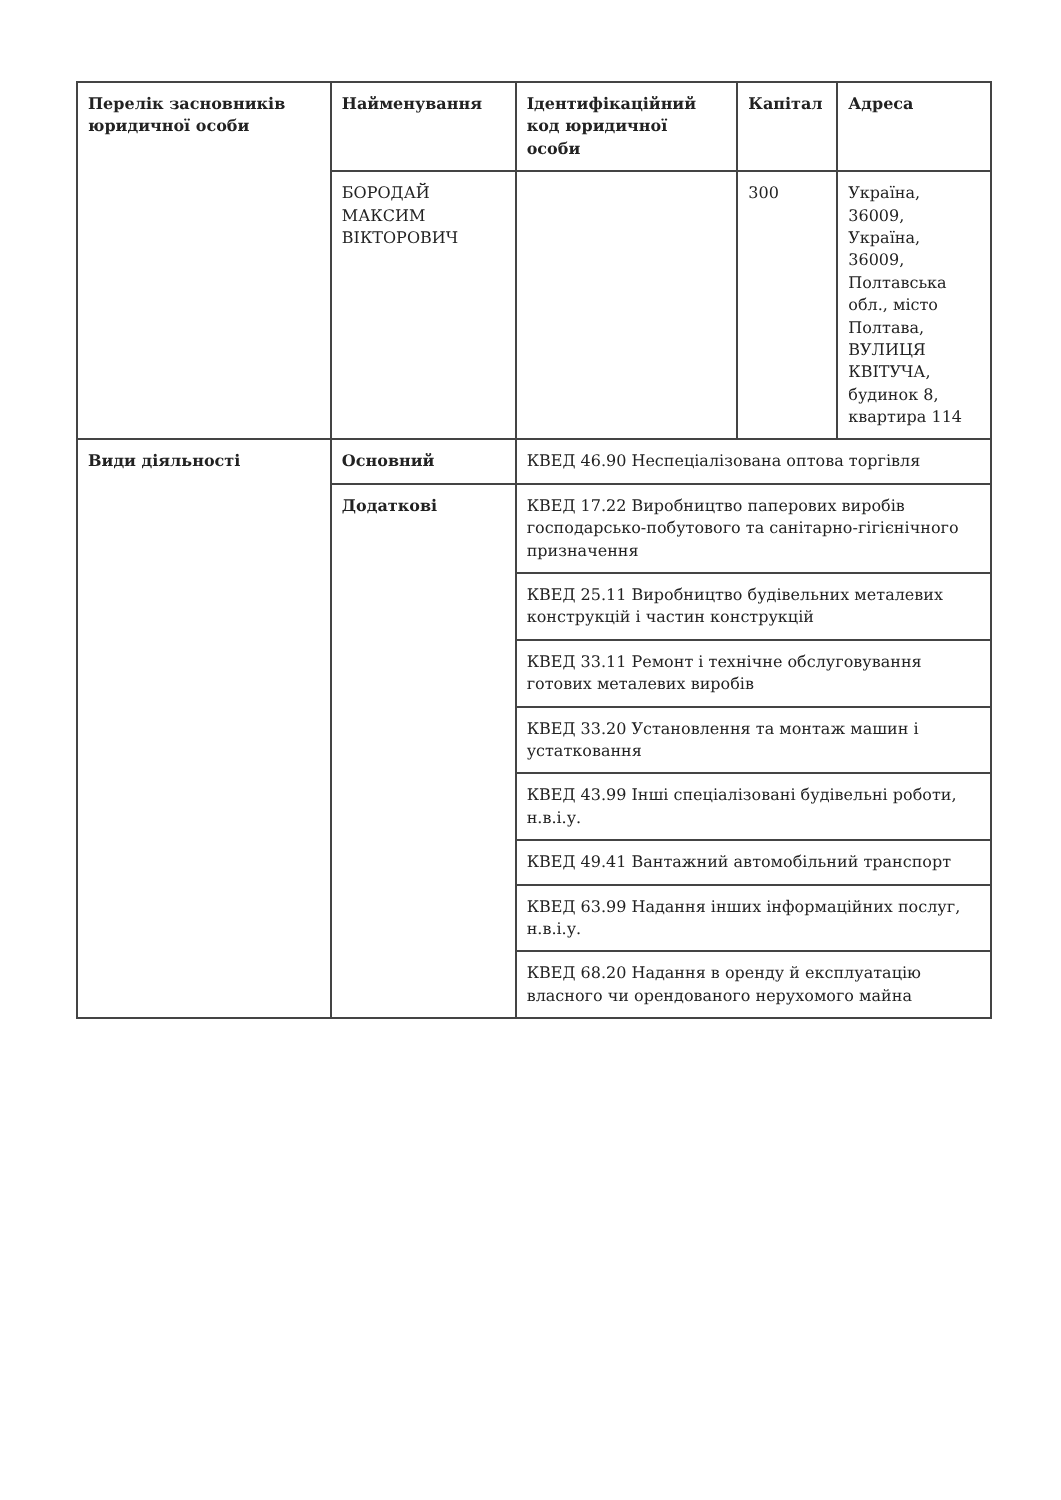| Перелік засновників юридичної особи | Найменування | Ідентифікаційний код юридичної особи | Капітал | Адреса |
| | БОРОДАЙ МАКСИМ ВІКТОРОВИЧ | | 300 | Україна, 36009, Україна, 36009, Полтавська обл., місто Полтава, ВУЛИЦЯ КВІТУЧА, будинок 8, квартира 114 |
| Види діяльності | Основний | КВЕД 46.90 Неспеціалізована оптова торгівля | | |
| | Додаткові | КВЕД 17.22 Виробництво паперових виробів господарсько-побутового та санітарно-гігієнічного призначення | | |
| | | КВЕД 25.11 Виробництво будівельних металевих конструкцій і частин конструкцій | | |
| | | КВЕД 33.11 Ремонт і технічне обслуговування готових металевих виробів | | |
| | | КВЕД 33.20 Установлення та монтаж машин і устатковання | | |
| | | КВЕД 43.99 Інші спеціалізовані будівельні роботи, н.в.і.у. | | |
| | | КВЕД 49.41 Вантажний автомобільний транспорт | | |
| | | КВЕД 63.99 Надання інших інформаційних послуг, н.в.і.у. | | |
| | | КВЕД 68.20 Надання в оренду й експлуатацію власного чи орендованого нерухомого майна | | |